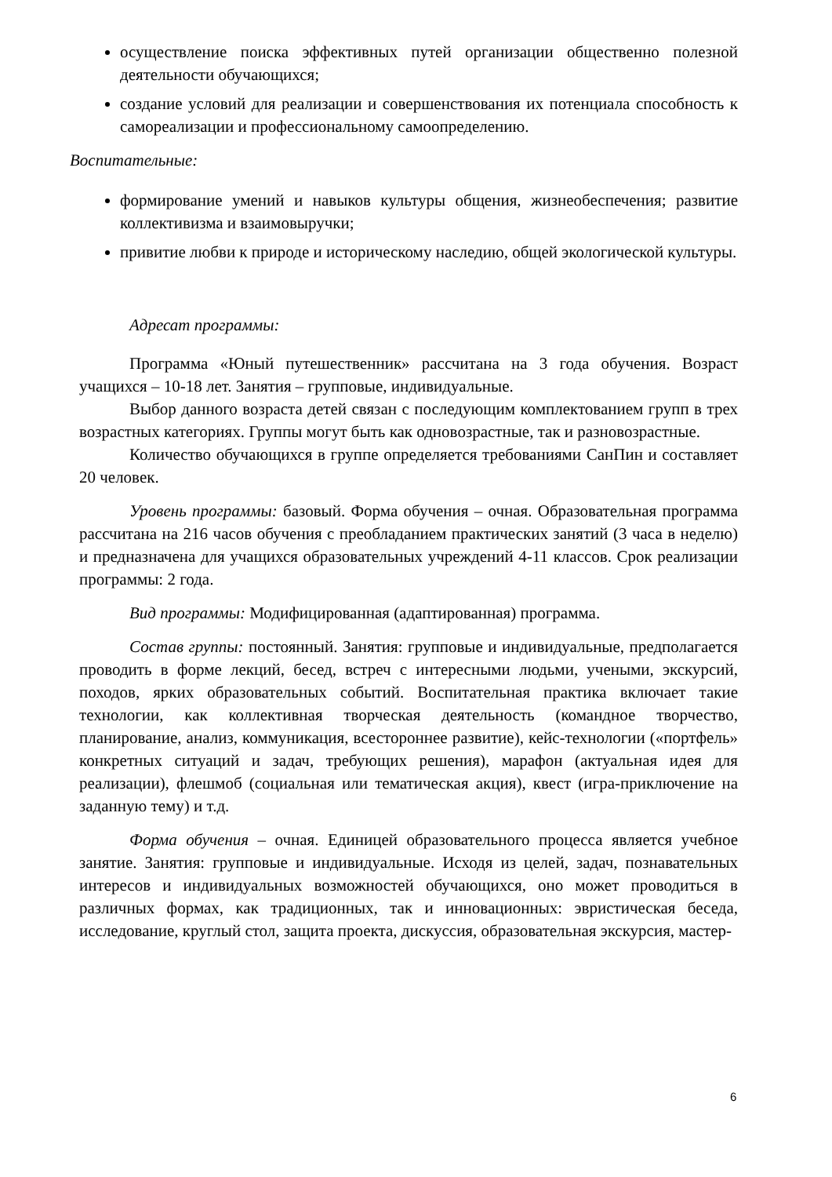осуществление поиска эффективных путей организации общественно полезной деятельности обучающихся;
создание условий для реализации и совершенствования их потенциала способность к самореализации и профессиональному самоопределению.
Воспитательные:
формирование умений и навыков культуры общения, жизнеобеспечения; развитие коллективизма и взаимовыручки;
привитие любви к природе и историческому наследию, общей экологической культуры.
Адресат программы:
Программа «Юный путешественник» рассчитана на 3 года обучения. Возраст учащихся – 10-18 лет. Занятия – групповые, индивидуальные.
Выбор данного возраста детей связан с последующим комплектованием групп в трех возрастных категориях. Группы могут быть как одновозрастные, так и разновозрастные.
Количество обучающихся в группе определяется требованиями СанПин и составляет 20 человек.
Уровень программы: базовый. Форма обучения – очная. Образовательная программа рассчитана на 216 часов обучения с преобладанием практических занятий (3 часа в неделю) и предназначена для учащихся образовательных учреждений 4-11 классов. Срок реализации программы: 2 года.
Вид программы: Модифицированная (адаптированная) программа.
Состав группы: постоянный. Занятия: групповые и индивидуальные, предполагается проводить в форме лекций, бесед, встреч с интересными людьми, учеными, экскурсий, походов, ярких образовательных событий. Воспитательная практика включает такие технологии, как коллективная творческая деятельность (командное творчество, планирование, анализ, коммуникация, всестороннее развитие), кейс-технологии («портфель» конкретных ситуаций и задач, требующих решения), марафон (актуальная идея для реализации), флешмоб (социальная или тематическая акция), квест (игра-приключение на заданную тему) и т.д.
Форма обучения – очная. Единицей образовательного процесса является учебное занятие. Занятия: групповые и индивидуальные. Исходя из целей, задач, познавательных интересов и индивидуальных возможностей обучающихся, оно может проводиться в различных формах, как традиционных, так и инновационных: эвристическая беседа, исследование, круглый стол, защита проекта, дискуссия, образовательная экскурсия, мастер-
6